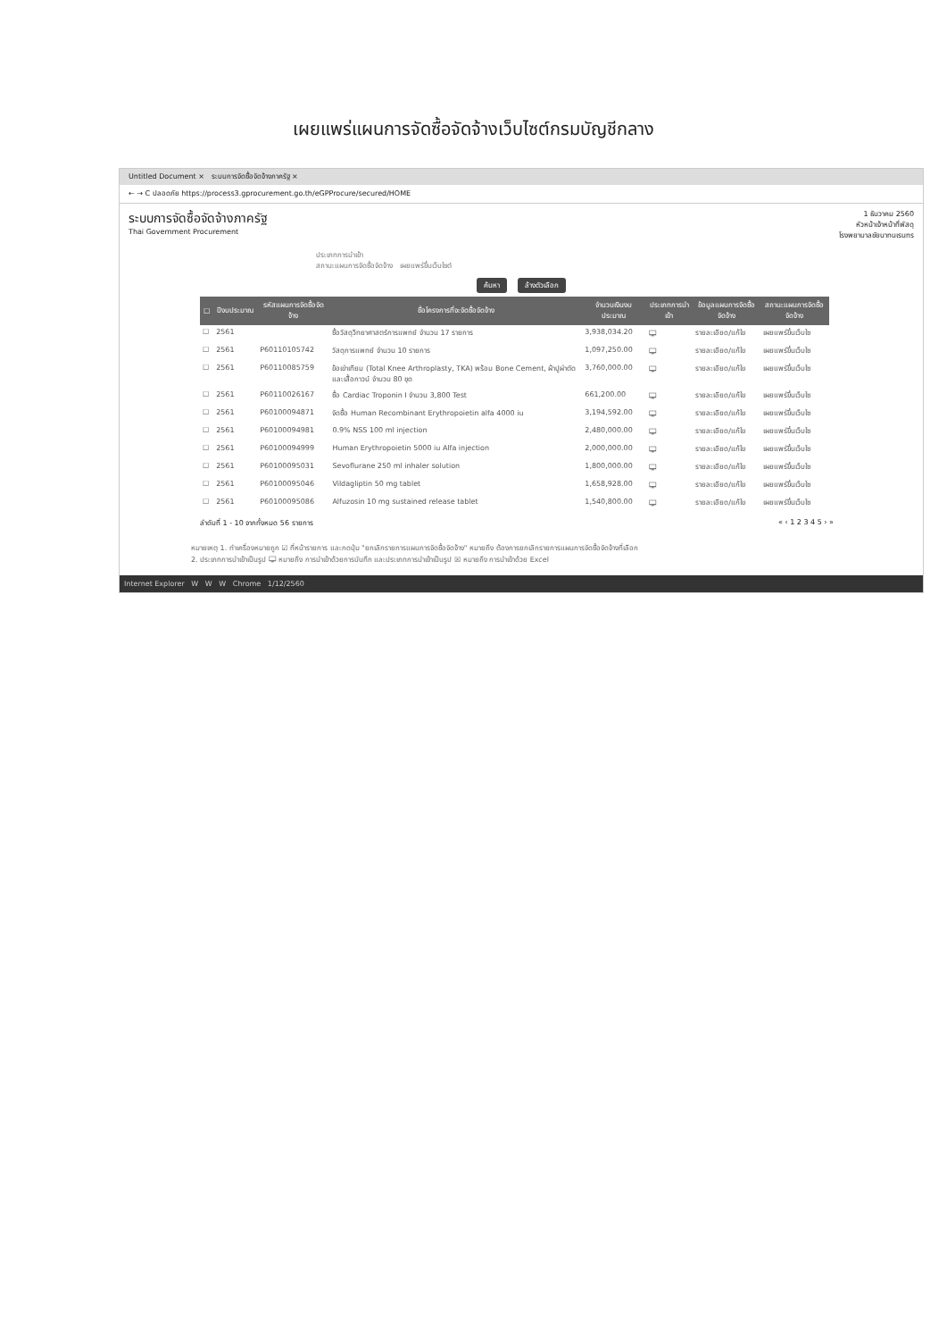เผยแพร่แผนการจัดซื้อจัดจ้างเว็บไซต์กรมบัญชีกลาง
Untitled Document × ระบบการจัดซื้อจัดจ้างภาครัฐ ×
← → C ปลอดภัย https://process3.gprocurement.go.th/eGPProcure/secured/HOME
ระบบการจัดซื้อจัดจ้างภาครัฐ
Thai Government Procurement
1 ธันวาคม 2560
หัวหน้าเจ้าหน้าที่พัสดุ
โรงพยาบาลชัยนาทนเรนทร
ประเภทการนำเข้า
สถานะแผนการจัดซื้อจัดจ้าง เผยแพร่ขึ้นเว็บไซต์
ค้นหา ล้างตัวเลือก
| ☐ | ปีงบประมาณ | รหัสแผนการจัดซื้อจัดจ้าง | ชื่อโครงการที่จะจัดซื้อจัดจ้าง | จำนวนเงินงบประมาณ | ประเภทการนำเข้า | ข้อมูลแผนการจัดซื้อจัดจ้าง | สถานะแผนการจัดซื้อจัดจ้าง |
| --- | --- | --- | --- | --- | --- | --- | --- |
| ☐ | 2561 | | ซื้อวัสดุวิทยาศาสตร์การแพทย์ จำนวน 17 รายการ | 3,938,034.20 | 🖵 | รายละเอียด/แก้ไข | เผยแพร่ขึ้นเว็บไซ |
| ☐ | 2561 | P60110105742 | วัสดุการแพทย์ จำนวน 10 รายการ | 1,097,250.00 | 🖵 | รายละเอียด/แก้ไข | เผยแพร่ขึ้นเว็บไซ |
| ☐ | 2561 | P60110085759 | ข้อเข่าเทียม (Total Knee Arthroplasty, TKA) พร้อม Bone Cement, ผ้าปูผ่าตัด และเสื้อกาวน์ จำนวน 80 ชุด | 3,760,000.00 | 🖵 | รายละเอียด/แก้ไข | เผยแพร่ขึ้นเว็บไซ |
| ☐ | 2561 | P60110026167 | ซื้อ Cardiac Troponin I จำนวน 3,800 Test | 661,200.00 | 🖵 | รายละเอียด/แก้ไข | เผยแพร่ขึ้นเว็บไซ |
| ☐ | 2561 | P60100094871 | จัดซื้อ Human Recombinant Erythropoietin alfa 4000 iu | 3,194,592.00 | 🖵 | รายละเอียด/แก้ไข | เผยแพร่ขึ้นเว็บไซ |
| ☐ | 2561 | P60100094981 | 0.9% NSS 100 ml injection | 2,480,000.00 | 🖵 | รายละเอียด/แก้ไข | เผยแพร่ขึ้นเว็บไซ |
| ☐ | 2561 | P60100094999 | Human Erythropoietin 5000 iu Alfa injection | 2,000,000.00 | 🖵 | รายละเอียด/แก้ไข | เผยแพร่ขึ้นเว็บไซ |
| ☐ | 2561 | P60100095031 | Sevoflurane 250 ml inhaler solution | 1,800,000.00 | 🖵 | รายละเอียด/แก้ไข | เผยแพร่ขึ้นเว็บไซ |
| ☐ | 2561 | P60100095046 | Vildagliptin 50 mg tablet | 1,658,928.00 | 🖵 | รายละเอียด/แก้ไข | เผยแพร่ขึ้นเว็บไซ |
| ☐ | 2561 | P60100095086 | Alfuzosin 10 mg sustained release tablet | 1,540,800.00 | 🖵 | รายละเอียด/แก้ไข | เผยแพร่ขึ้นเว็บไซ |
ลำดับที่ 1 - 10 จากทั้งหมด 56 รายการ « ‹ 1 2 3 4 5 › »
หมายเหตุ 1. ทำเครื่องหมายถูก ☑ ที่หน้ารายการ และกดปุ่ม "ยกเลิกรายการแผนการจัดซื้อจัดจ้าง" หมายถึง ต้องการยกเลิกรายการแผนการจัดซื้อจัดจ้างที่เลือก
2. ประเภทการนำเข้าเป็นรูป 🖵 หมายถึง การนำเข้าด้วยการบันทึก และประเภทการนำเข้าเป็นรูป ☒ หมายถึง การนำเข้าด้วย Excel
Internet Explorer W W W Chrome 1/12/2560